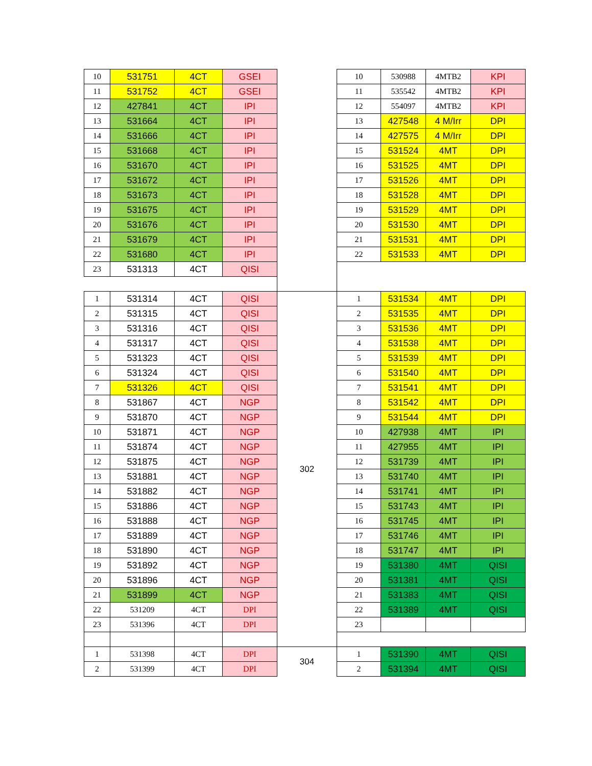| 10 | 531751 | 4CT | GSEI | | 10 | 530988 | 4MTB2 | KPI |
| 11 | 531752 | 4CT | GSEI | | 11 | 535542 | 4MTB2 | KPI |
| 12 | 427841 | 4CT | IPI | | 12 | 554097 | 4MTB2 | KPI |
| 13 | 531664 | 4CT | IPI | | 13 | 427548 | 4 M/Irr | DPI |
| 14 | 531666 | 4CT | IPI | | 14 | 427575 | 4 M/Irr | DPI |
| 15 | 531668 | 4CT | IPI | | 15 | 531524 | 4MT | DPI |
| 16 | 531670 | 4CT | IPI | | 16 | 531525 | 4MT | DPI |
| 17 | 531672 | 4CT | IPI | | 17 | 531526 | 4MT | DPI |
| 18 | 531673 | 4CT | IPI | | 18 | 531528 | 4MT | DPI |
| 19 | 531675 | 4CT | IPI | | 19 | 531529 | 4MT | DPI |
| 20 | 531676 | 4CT | IPI | | 20 | 531530 | 4MT | DPI |
| 21 | 531679 | 4CT | IPI | | 21 | 531531 | 4MT | DPI |
| 22 | 531680 | 4CT | IPI | | 22 | 531533 | 4MT | DPI |
| 23 | 531313 | 4CT | QISI | | | | | |
| 1 | 531314 | 4CT | QISI | 302 | 1 | 531534 | 4MT | DPI |
| 2 | 531315 | 4CT | QISI | | 2 | 531535 | 4MT | DPI |
| 3 | 531316 | 4CT | QISI | | 3 | 531536 | 4MT | DPI |
| 4 | 531317 | 4CT | QISI | | 4 | 531538 | 4MT | DPI |
| 5 | 531323 | 4CT | QISI | | 5 | 531539 | 4MT | DPI |
| 6 | 531324 | 4CT | QISI | | 6 | 531540 | 4MT | DPI |
| 7 | 531326 | 4CT | QISI | | 7 | 531541 | 4MT | DPI |
| 8 | 531867 | 4CT | NGP | | 8 | 531542 | 4MT | DPI |
| 9 | 531870 | 4CT | NGP | | 9 | 531544 | 4MT | DPI |
| 10 | 531871 | 4CT | NGP | | 10 | 427938 | 4MT | IPI |
| 11 | 531874 | 4CT | NGP | | 11 | 427955 | 4MT | IPI |
| 12 | 531875 | 4CT | NGP | | 12 | 531739 | 4MT | IPI |
| 13 | 531881 | 4CT | NGP | | 13 | 531740 | 4MT | IPI |
| 14 | 531882 | 4CT | NGP | | 14 | 531741 | 4MT | IPI |
| 15 | 531886 | 4CT | NGP | | 15 | 531743 | 4MT | IPI |
| 16 | 531888 | 4CT | NGP | | 16 | 531745 | 4MT | IPI |
| 17 | 531889 | 4CT | NGP | | 17 | 531746 | 4MT | IPI |
| 18 | 531890 | 4CT | NGP | | 18 | 531747 | 4MT | IPI |
| 19 | 531892 | 4CT | NGP | | 19 | 531380 | 4MT | QISI |
| 20 | 531896 | 4CT | NGP | | 20 | 531381 | 4MT | QISI |
| 21 | 531899 | 4CT | NGP | | 21 | 531383 | 4MT | QISI |
| 22 | 531209 | 4CT | DPI | | 22 | 531389 | 4MT | QISI |
| 23 | 531396 | 4CT | DPI | | 23 | | | |
| 1 | 531398 | 4CT | DPI | 304 | 1 | 531390 | 4MT | QISI |
| 2 | 531399 | 4CT | DPI | | 2 | 531394 | 4MT | QISI |